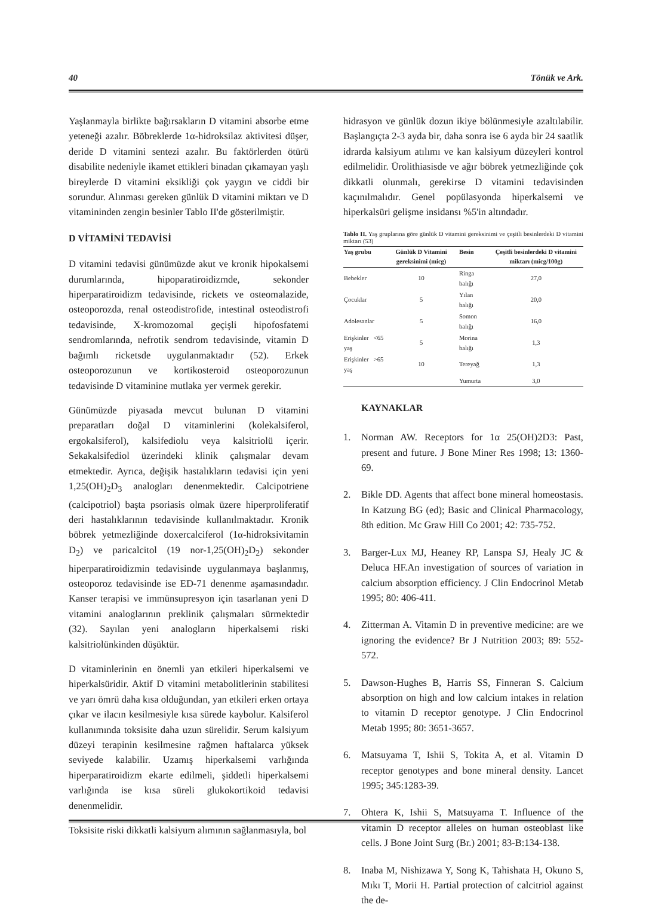40 Tönük ve Ark.
Yaşlanmayla birlikte bağırsakların D vitamini absorbe etme yeteneği azalır. Böbreklerde 1α-hidroksilaz aktivitesi düşer, deride D vitamini sentezi azalır. Bu faktörlerden ötürü disabilite nedeniyle ikamet ettikleri binadan çıkamayan yaşlı bireylerde D vitamini eksikliği çok yaygın ve ciddi bir sorundur. Alınması gereken günlük D vitamini miktarı ve D vitamininden zengin besinler Tablo II'de gösterilmiştir.
D VİTAMİNİ TEDAVİSİ
D vitamini tedavisi günümüzde akut ve kronik hipokalsemi durumlarında, hipoparatiroidizmde, sekonder hiperparatiroidizm tedavisinde, rickets ve osteomalazide, osteoporozda, renal osteodistrofide, intestinal osteodistrofi tedavisinde, X-kromozomal geçişli hipofosfatemi sendromlarında, nefrotik sendrom tedavisinde, vitamin D bağımlı ricketsde uygulanmaktadır (52). Erkek osteoporozunun ve kortikosteroid osteoporozunun tedavisinde D vitaminine mutlaka yer vermek gerekir.
Günümüzde piyasada mevcut bulunan D vitamini preparatları doğal D vitaminlerini (kolekalsiferol, ergokalsiferol), kalsifediolu veya kalsitriolü içerir. Sekakalsifediol üzerindeki klinik çalışmalar devam etmektedir. Ayrıca, değişik hastalıkların tedavisi için yeni 1,25(OH)<sub>2</sub>D<sub>3</sub> analogları denenmektedir. Calcipotriene (calcipotriol) başta psoriasis olmak üzere hiperproliferatif deri hastalıklarının tedavisinde kullanılmaktadır. Kronik böbrek yetmezliğinde doxercalciferol (1α-hidroksivitamin D<sub>2</sub>) ve paricalcitol (19 nor-1,25(OH)<sub>2</sub>D<sub>2</sub>) sekonder hiperparatiroidizmin tedavisinde uygulanmaya başlanmış, osteoporoz tedavisinde ise ED-71 denenme aşamasındadır. Kanser terapisi ve immünsupresyon için tasarlanan yeni D vitamini analoglarının preklinik çalışmaları sürmektedir (32). Sayılan yeni analogların hiperkalsemi riski kalsitriolünkinden düşüktür.
D vitaminlerinin en önemli yan etkileri hiperkalsemi ve hiperkalsüridir. Aktif D vitamini metabolitlerinin stabilitesi ve yarı ömrü daha kısa olduğundan, yan etkileri erken ortaya çıkar ve ilacın kesilmesiyle kısa sürede kaybolur. Kalsiferol kullanımında toksisite daha uzun sürelidir. Serum kalsiyum düzeyi terapinin kesilmesine rağmen haftalarca yüksek seviyede kalabilir. Uzamış hiperkalsemi varlığında hiperparatiroidizm ekarte edilmeli, şiddetli hiperkalsemi varlığında ise kısa süreli glukokortikoid tedavisi denenmelidir.
Toksisite riski dikkatli kalsiyum alımının sağlanmasıyla, bol
hidrasyon ve günlük dozun ikiye bölünmesiyle azaltılabilir. Başlangıçta 2-3 ayda bir, daha sonra ise 6 ayda bir 24 saatlik idrarda kalsiyum atılımı ve kan kalsiyum düzeyleri kontrol edilmelidir. Ürolithiasisde ve ağır böbrek yetmezliğinde çok dikkatli olunmalı, gerekirse D vitamini tedavisinden kaçınılmalıdır. Genel popülasyonda hiperkalsemi ve hiperkalsüri gelişme insidansı %5'in altındadır.
Tablo II. Yaş gruplarına göre günlük D vitamini gereksinimi ve çeşitli besinlerdeki D vitamini miktarı (53)
| Yaş grubu | Günlük D Vitamini gereksinimi (micg) | Besin | Çeşitli besinlerdeki D vitamini miktarı (micg/100g) |
| --- | --- | --- | --- |
| Bebekler | 10 | Ringa balığı | 27,0 |
| Çocuklar | 5 | Yılan balığı | 20,0 |
| Adolesanlar | 5 | Somon balığı | 16,0 |
| Erişkinler <65 yaş | 5 | Morina balığı | 1,3 |
| Erişkinler >65 yaş | 10 | Tereyağ | 1,3 |
| | | Yumurta | 3,0 |
KAYNAKLAR
1. Norman AW. Receptors for 1α 25(OH)2D3: Past, present and future. J Bone Miner Res 1998; 13: 1360-69.
2. Bikle DD. Agents that affect bone mineral homeostasis. In Katzung BG (ed); Basic and Clinical Pharmacology, 8th edition. Mc Graw Hill Co 2001; 42: 735-752.
3. Barger-Lux MJ, Heaney RP, Lanspa SJ, Healy JC & Deluca HF.An investigation of sources of variation in calcium absorption efficiency. J Clin Endocrinol Metab 1995; 80: 406-411.
4. Zitterman A. Vitamin D in preventive medicine: are we ignoring the evidence? Br J Nutrition 2003; 89: 552-572.
5. Dawson-Hughes B, Harris SS, Finneran S. Calcium absorption on high and low calcium intakes in relation to vitamin D receptor genotype. J Clin Endocrinol Metab 1995; 80: 3651-3657.
6. Matsuyama T, Ishii S, Tokita A, et al. Vitamin D receptor genotypes and bone mineral density. Lancet 1995; 345:1283-39.
7. Ohtera K, Ishii S, Matsuyama T. Influence of the vitamin D receptor alleles on human osteoblast like cells. J Bone Joint Surg (Br.) 2001; 83-B:134-138.
8. Inaba M, Nishizawa Y, Song K, Tahishata H, Okuno S, Mıkı T, Morii H. Partial protection of calcitriol against the de-